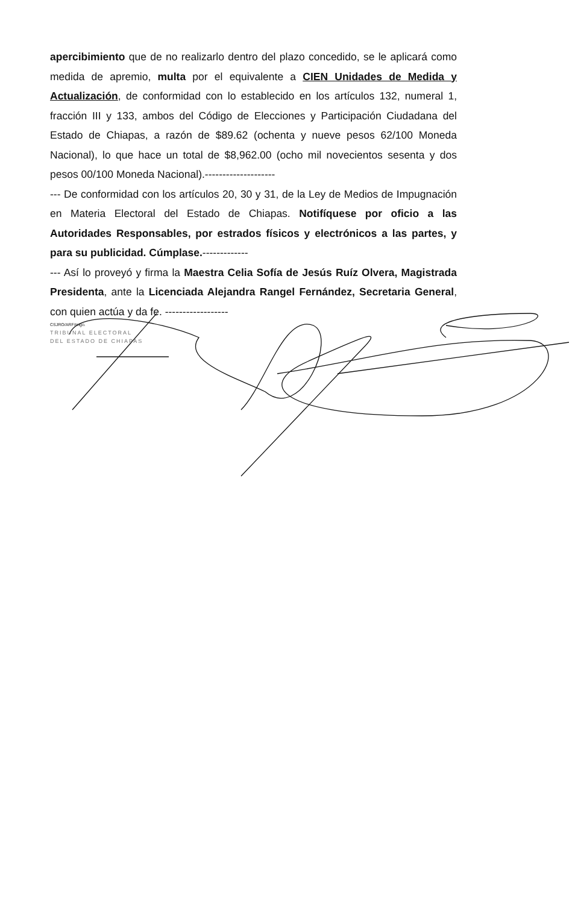apercibimiento que de no realizarlo dentro del plazo concedido, se le aplicará como medida de apremio, multa por el equivalente a CIEN Unidades de Medida y Actualización, de conformidad con lo establecido en los artículos 132, numeral 1, fracción III y 133, ambos del Código de Elecciones y Participación Ciudadana del Estado de Chiapas, a razón de $89.62 (ochenta y nueve pesos 62/100 Moneda Nacional), lo que hace un total de $8,962.00 (ocho mil novecientos sesenta y dos pesos 00/100 Moneda Nacional).--------------------
--- De conformidad con los artículos 20, 30 y 31, de la Ley de Medios de Impugnación en Materia Electoral del Estado de Chiapas. Notifíquese por oficio a las Autoridades Responsables, por estrados físicos y electrónicos a las partes, y para su publicidad. Cúmplase.-------------
--- Así lo proveyó y firma la Maestra Celia Sofía de Jesús Ruíz Olvera, Magistrada Presidenta, ante la Licenciada Alejandra Rangel Fernández, Secretaria General, con quien actúa y da fe. ------------------
CSJRO/ARF/migo.
TRIBUNAL ELECTORAL
DEL ESTADO DE CHIAPAS